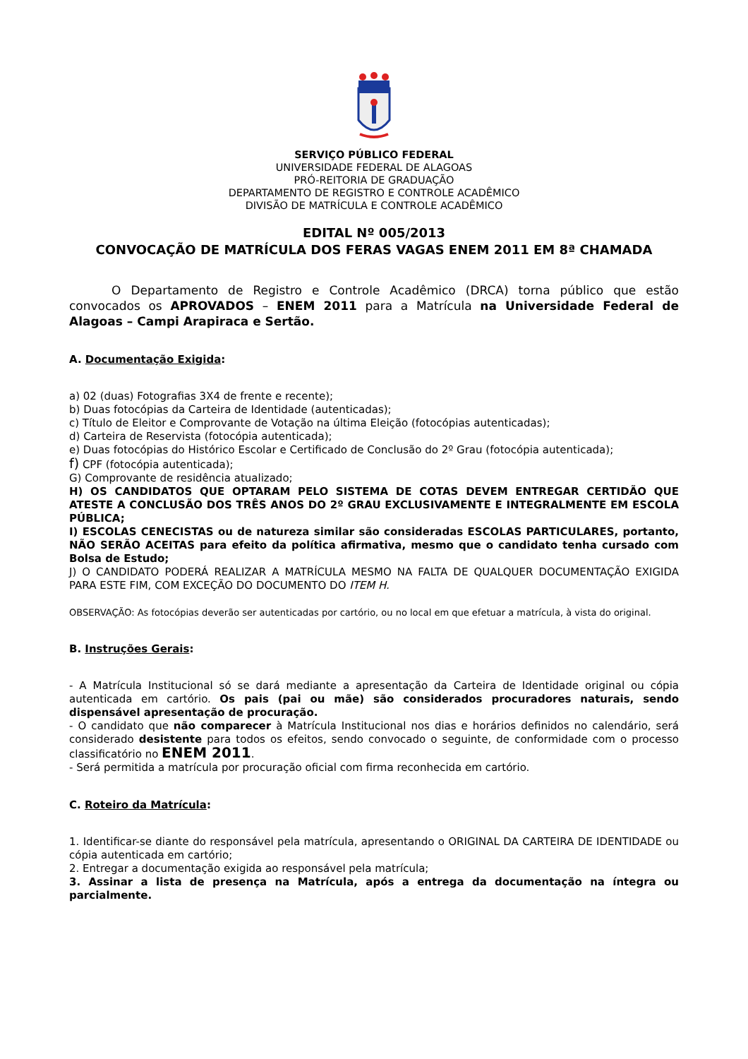SERVIÇO PÚBLICO FEDERAL
UNIVERSIDADE FEDERAL DE ALAGOAS
PRÓ-REITORIA DE GRADUAÇÃO
DEPARTAMENTO DE REGISTRO E CONTROLE ACADÊMICO
DIVISÃO DE MATRÍCULA E CONTROLE ACADÊMICO
EDITAL Nº 005/2013
CONVOCAÇÃO DE MATRÍCULA DOS FERAS VAGAS ENEM 2011 EM 8ª CHAMADA
O Departamento de Registro e Controle Acadêmico (DRCA) torna público que estão convocados os APROVADOS – ENEM 2011 para a Matrícula na Universidade Federal de Alagoas – Campi Arapiraca e Sertão.
A. Documentação Exigida:
a) 02 (duas) Fotografias 3X4 de frente e recente);
b) Duas fotocópias da Carteira de Identidade (autenticadas);
c) Título de Eleitor e Comprovante de Votação na última Eleição (fotocópias autenticadas);
d) Carteira de Reservista (fotocópia autenticada);
e) Duas fotocópias do Histórico Escolar e Certificado de Conclusão do 2º Grau (fotocópia autenticada);
f) CPF (fotocópia autenticada);
G) Comprovante de residência atualizado;
H) OS CANDIDATOS QUE OPTARAM PELO SISTEMA DE COTAS DEVEM ENTREGAR CERTIDÃO QUE ATESTE A CONCLUSÃO DOS TRÊS ANOS DO 2º GRAU EXCLUSIVAMENTE E INTEGRALMENTE EM ESCOLA PÚBLICA;
I) ESCOLAS CENECISTAS ou de natureza similar são consideradas ESCOLAS PARTICULARES, portanto, NÃO SERÃO ACEITAS para efeito da política afirmativa, mesmo que o candidato tenha cursado com Bolsa de Estudo;
J) O CANDIDATO PODERÁ REALIZAR A MATRÍCULA MESMO NA FALTA DE QUALQUER DOCUMENTAÇÃO EXIGIDA PARA ESTE FIM, COM EXCEÇÃO DO DOCUMENTO DO ITEM H.
OBSERVAÇÃO: As fotocópias deverão ser autenticadas por cartório, ou no local em que efetuar a matrícula, à vista do original.
B. Instruções Gerais:
- A Matrícula Institucional só se dará mediante a apresentação da Carteira de Identidade original ou cópia autenticada em cartório. Os pais (pai ou mãe) são considerados procuradores naturais, sendo dispensável apresentação de procuração.
- O candidato que não comparecer à Matrícula Institucional nos dias e horários definidos no calendário, será considerado desistente para todos os efeitos, sendo convocado o seguinte, de conformidade com o processo classificatório no ENEM 2011.
- Será permitida a matrícula por procuração oficial com firma reconhecida em cartório.
C. Roteiro da Matrícula:
1. Identificar-se diante do responsável pela matrícula, apresentando o ORIGINAL DA CARTEIRA DE IDENTIDADE ou cópia autenticada em cartório;
2. Entregar a documentação exigida ao responsável pela matrícula;
3. Assinar a lista de presença na Matrícula, após a entrega da documentação na íntegra ou parcialmente.